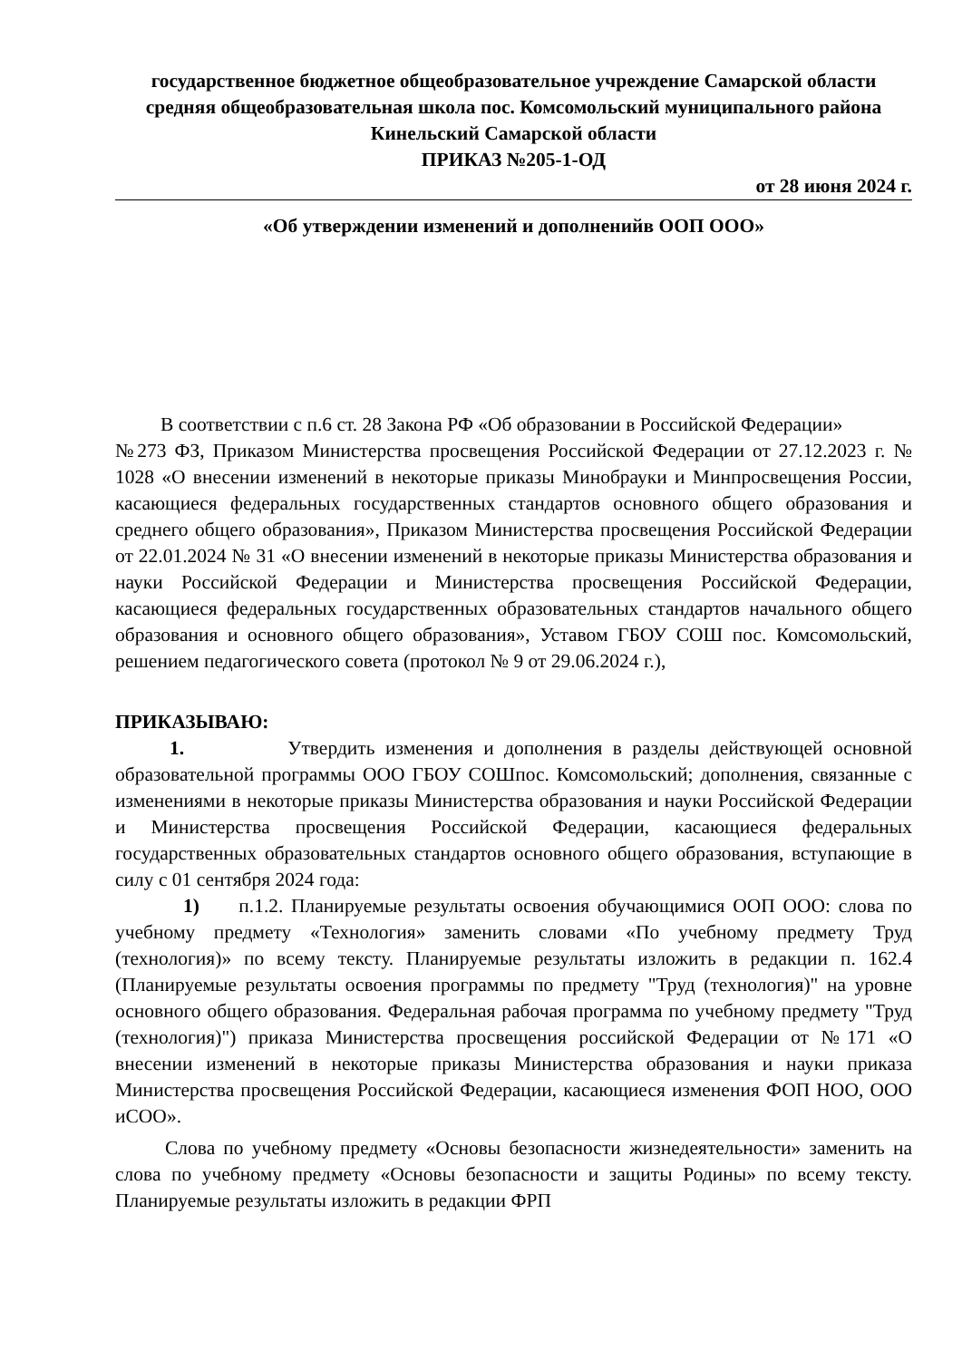государственное бюджетное общеобразовательное учреждение Самарской области средняя общеобразовательная школа пос. Комсомольский муниципального района Кинельский Самарской области
ПРИКАЗ №205-1-ОД
от 28 июня 2024 г.
«Об утверждении изменений и дополненийв ООП ООО»
В соответствии с п.6 ст. 28 Закона РФ «Об образовании в Российской Федерации»
№273 ФЗ, Приказом Министерства просвещения Российской Федерации от 27.12.2023 г. № 1028 «О внесении изменений в некоторые приказы Минобрауки и Минпросвещения России, касающиеся федеральных государственных стандартов основного общего образования и среднего общего образования», Приказом Министерства просвещения Российской Федерации от 22.01.2024 № 31 «О внесении изменений в некоторые приказы Министерства образования и науки Российской Федерации и Министерства просвещения Российской Федерации, касающиеся федеральных государственных образовательных стандартов начального общего образования и основного общего образования», Уставом ГБОУ СОШ пос. Комсомольский, решением педагогического совета (протокол № 9 от 29.06.2024 г.),
ПРИКАЗЫВАЮ:
1. Утвердить изменения и дополнения в разделы действующей основной образовательной программы ООО ГБОУ СОШпос. Комсомольский; дополнения, связанные с изменениями в некоторые приказы Министерства образования и науки Российской Федерации и Министерства просвещения Российской Федерации, касающиеся федеральных государственных образовательных стандартов основного общего образования, вступающие в силу с 01 сентября 2024 года:
1) п.1.2. Планируемые результаты освоения обучающимися ООП ООО: слова по учебному предмету «Технология» заменить словами «По учебному предмету Труд (технология)» по всему тексту. Планируемые результаты изложить в редакции п. 162.4 (Планируемые результаты освоения программы по предмету "Труд (технология)" на уровне основного общего образования. Федеральная рабочая программа по учебному предмету "Труд (технология)") приказа Министерства просвещения российской Федерации от №171 «О внесении изменений в некоторые приказы Министерства образования и науки приказа Министерства просвещения Российской Федерации, касающиеся изменения ФОП НОО, ООО иСОО».
Слова по учебному предмету «Основы безопасности жизнедеятельности» заменить на слова по учебному предмету «Основы безопасности и защиты Родины» по всему тексту. Планируемые результаты изложить в редакции ФРП